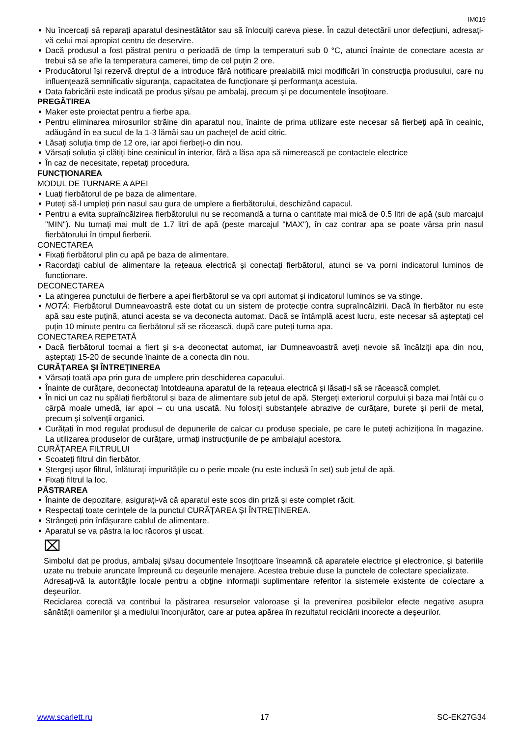IM019
Nu încercați să reparați aparatul desinestătător sau să înlocuiți careva piese. În cazul detectării unor defecțiuni, adresați-vă celui mai apropiat centru de deservire.
Dacă produsul a fost păstrat pentru o perioadă de timp la temperaturi sub 0 °C, atunci înainte de conectare acesta ar trebui să se afle la temperatura camerei, timp de cel puțin 2 ore.
Producătorul își rezervă dreptul de a introduce fără notificare prealabilă mici modificări în construcţia produsului, care nu influenţează semnificativ siguranţa, capacitatea de funcționare şi performanța acestuia.
Data fabricării este indicată pe produs şi/sau pe ambalaj, precum şi pe documentele însoţitoare.
PREGĂTIREA
Maker este proiectat pentru a fierbe apa.
Pentru eliminarea mirosurilor străine din aparatul nou, înainte de prima utilizare este necesar să fierbeţi apă în ceainic, adăugând în ea sucul de la 1-3 lămâi sau un pacheţel de acid citric.
Lăsaţi soluţia timp de 12 ore, iar apoi fierbeţi-o din nou.
Vărsați soluția și clătiți bine ceainicul în interior, fără a lăsa apa să nimerească pe contactele electrice
În caz de necesitate, repetaţi procedura.
FUNCȚIONAREA
MODUL DE TURNARE A APEI
Luați fierbătorul de pe baza de alimentare.
Puteți să-l umpleți prin nasul sau gura de umplere a fierbătorului, deschizând capacul.
Pentru a evita supraîncălzirea fierbătorului nu se recomandă a turna o cantitate mai mică de 0.5 litri de apă (sub marcajul "MIN"). Nu turnați mai mult de 1.7 litri de apă (peste marcajul "MAX"), în caz contrar apa se poate vărsa prin nasul fierbătorului în timpul fierberii.
CONECTAREA
Fixați fierbătorul plin cu apă pe baza de alimentare.
Racordați cablul de alimentare la rețeaua electrică și conectați fierbătorul, atunci se va porni indicatorul luminos de funcționare.
DECONECTAREA
La atingerea punctului de fierbere a apei fierbătorul se va opri automat și indicatorul luminos se va stinge.
NOTĂ: Fierbătorul Dumneavoastră este dotat cu un sistem de protecție contra supraîncălzirii. Dacă în fierbător nu este apă sau este puțină, atunci acesta se va deconecta automat. Dacă se întâmplă acest lucru, este necesar să așteptați cel puțin 10 minute pentru ca fierbătorul să se răcească, după care puteți turna apa.
CONECTAREA REPETATĂ
Dacă fierbătorul tocmai a fiert și s-a deconectat automat, iar Dumneavoastră aveți nevoie să încălziți apa din nou, așteptați 15-20 de secunde înainte de a conecta din nou.
CURĂȚAREA ȘI ÎNTREȚINEREA
Vărsați toată apa prin gura de umplere prin deschiderea capacului.
Înainte de curățare, deconectați întotdeauna aparatul de la rețeaua electrică și lăsați-l să se răcească complet.
În nici un caz nu spălați fierbătorul și baza de alimentare sub jetul de apă. Ștergeți exteriorul corpului și baza mai întâi cu o cârpă moale umedă, iar apoi – cu una uscată. Nu folosiți substanțele abrazive de curățare, burete și perii de metal, precum și solvenții organici.
Curățați în mod regulat produsul de depunerile de calcar cu produse speciale, pe care le puteți achiziționa în magazine. La utilizarea produselor de curățare, urmați instrucțiunile de pe ambalajul acestora.
CURĂȚAREA FILTRULUI
Scoateți filtrul din fierbător.
Ștergeți ușor filtrul, înlăturați impuritățile cu o perie moale (nu este inclusă în set) sub jetul de apă.
Fixați filtrul la loc.
PĂSTRAREA
Înainte de depozitare, asigurați-vă că aparatul este scos din priză și este complet răcit.
Respectați toate cerințele de la punctul CURĂȚAREA ȘI ÎNTREȚINEREA.
Strângeți prin înfășurare cablul de alimentare.
Aparatul se va păstra la loc răcoros și uscat.
⌧
Simbolul dat pe produs, ambalaj şi/sau documentele însoţitoare înseamnă că aparatele electrice şi electronice, şi bateriile uzate nu trebuie aruncate împreună cu deşeurile menajere. Acestea trebuie duse la punctele de colectare specializate.
Adresaţi-vă la autorităţile locale pentru a obţine informaţii suplimentare referitor la sistemele existente de colectare a deşeurilor.
Reciclarea corectă va contribui la păstrarea resurselor valoroase şi la prevenirea posibilelor efecte negative asupra sănătăţii oamenilor şi a mediului înconjurător, care ar putea apărea în rezultatul reciclării incorecte a deşeurilor.
www.scarlett.ru 17 SC-EK27G34